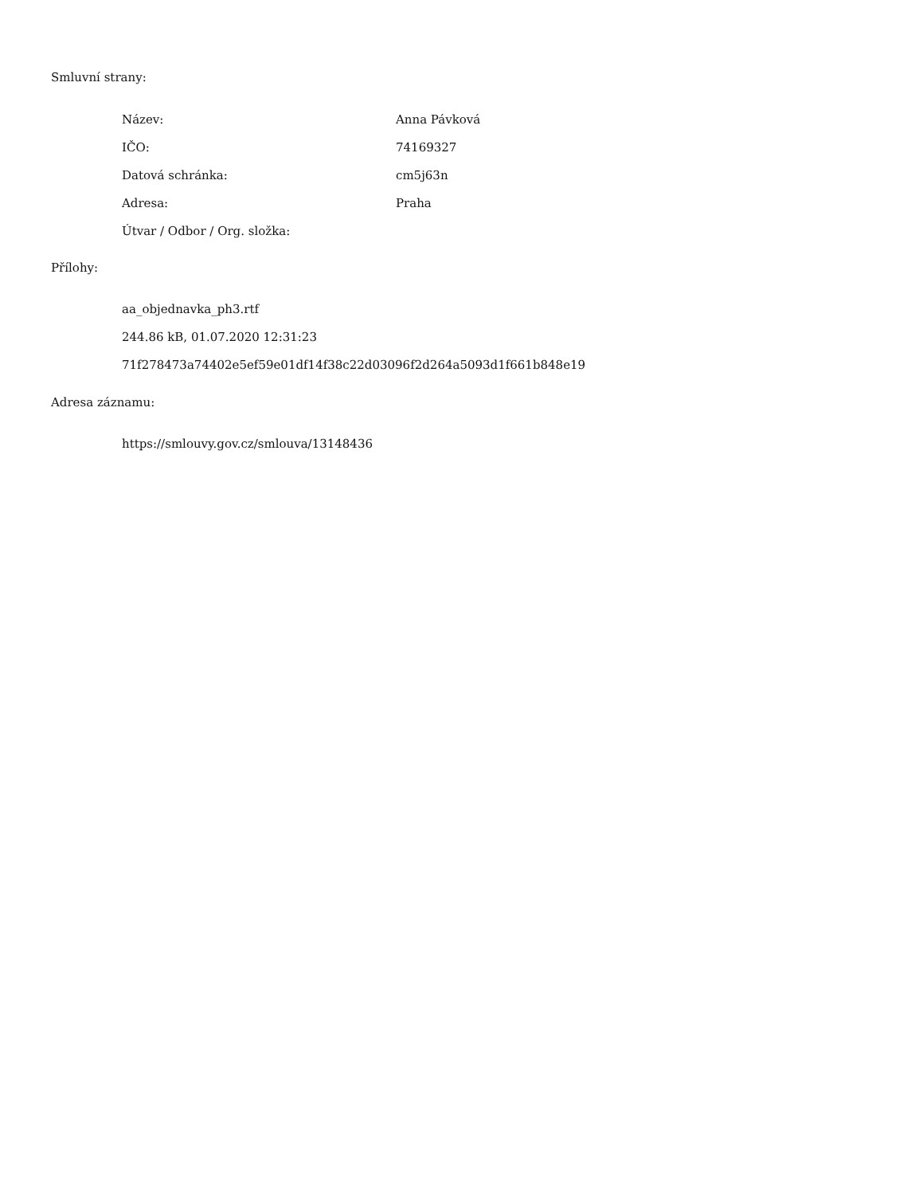Smluvní strany:
| Název: | Anna Pávková |
| IČO: | 74169327 |
| Datová schránka: | cm5j63n |
| Adresa: | Praha |
| Útvar / Odbor / Org. složka: | |
Přílohy:
aa_objednavka_ph3.rtf
244.86 kB, 01.07.2020 12:31:23
71f278473a74402e5ef59e01df14f38c22d03096f2d264a5093d1f661b848e19
Adresa záznamu:
https://smlouvy.gov.cz/smlouva/13148436